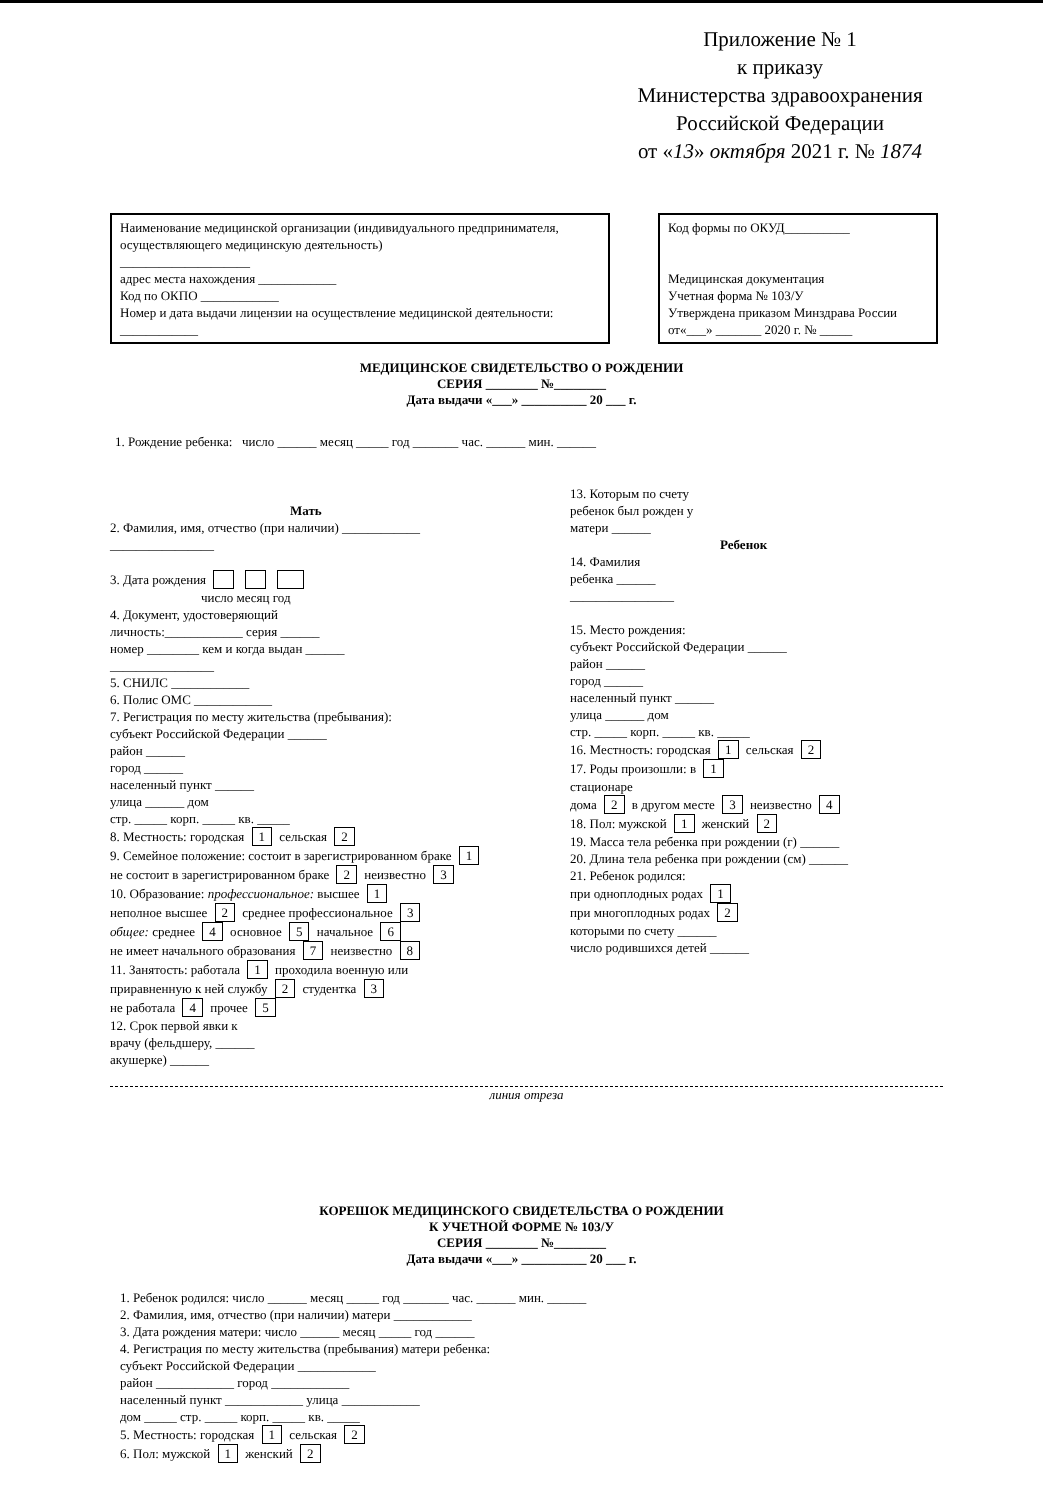Приложение № 1
к приказу
Министерства здравоохранения
Российской Федерации
от «13» октября 2021 г. № 1874
Наименование медицинской организации (индивидуального предпринимателя, осуществляющего медицинскую деятельность)
____________________
адрес места нахождения ____________
Код по ОКПО ____________
Номер и дата выдачи лицензии на осуществление медицинской деятельности:
____________
Код формы по ОКУД__________
Медицинская документация
Учетная форма № 103/У
Утверждена приказом Минздрава России
от«___» _______ 2020 г. № _____
МЕДИЦИНСКОЕ СВИДЕТЕЛЬСТВО О РОЖДЕНИИ
СЕРИЯ ________ №________
Дата выдачи «___» __________ 20 ___ г.
1. Рождение ребенка: число ______ месяц _____ год _______ час. ______ мин. ______
Мать
2. Фамилия, имя, отчество (при наличии) ____________
________________
3. Дата рождения
число месяц год
4. Документ, удостоверяющий
личность:____________ серия ______
номер ________ кем и когда выдан ______
________________
5. СНИЛС ____________
6. Полис ОМС ____________
7. Регистрация по месту жительства (пребывания):
субъект Российской Федерации ______
район ______
город ______
населенный пункт ______
улица ______ дом
стр. _____ корп. _____ кв. _____
8. Местность: городская 1 сельская 2
9. Семейное положение: состоит в зарегистрированном браке 1
не состоит в зарегистрированном браке 2 неизвестно 3
10. Образование: профессиональное: высшее 1
неполное высшее 2 среднее профессиональное 3
общее: среднее 4 основное 5 начальное 6
не имеет начального образования 7 неизвестно 8
11. Занятость: работала 1 проходила военную или
приравненную к ней службу 2 студентка 3
не работала 4 прочее 5
12. Срок первой явки к
врачу (фельдшеру, ______
акушерке) ______
13. Которым по счету
ребенок был рожден у
матери ______
Ребенок
14. Фамилия
ребенка ______
________________
15. Место рождения:
субъект Российской Федерации ______
район ______
город ______
населенный пункт ______
улица ______ дом
стр. _____ корп. _____ кв. _____
16. Местность: городская 1 сельская 2
17. Роды произошли: в 1
стационаре
дома 2 в другом месте 3 неизвестно 4
18. Пол: мужской 1 женский 2
19. Масса тела ребенка при рождении (г) ______
20. Длина тела ребенка при рождении (см) ______
21. Ребенок родился:
при одноплодных родах 1
при многоплодных родах 2
которыми по счету ______
число родившихся детей ______
линия отреза
КОРЕШОК МЕДИЦИНСКОГО СВИДЕТЕЛЬСТВА О РОЖДЕНИИ
К УЧЕТНОЙ ФОРМЕ № 103/У
СЕРИЯ ________ №________
Дата выдачи «___» __________ 20 ___ г.
1. Ребенок родился: число ______ месяц _____ год _______ час. ______ мин. ______
2. Фамилия, имя, отчество (при наличии) матери ____________
3. Дата рождения матери: число ______ месяц _____ год ______
4. Регистрация по месту жительства (пребывания) матери ребенка:
субъект Российской Федерации ____________
район ____________ город ____________
населенный пункт ____________ улица ____________
дом _____ стр. _____ корп. _____ кв. _____
5. Местность: городская 1 сельская 2
6. Пол: мужской 1 женский 2